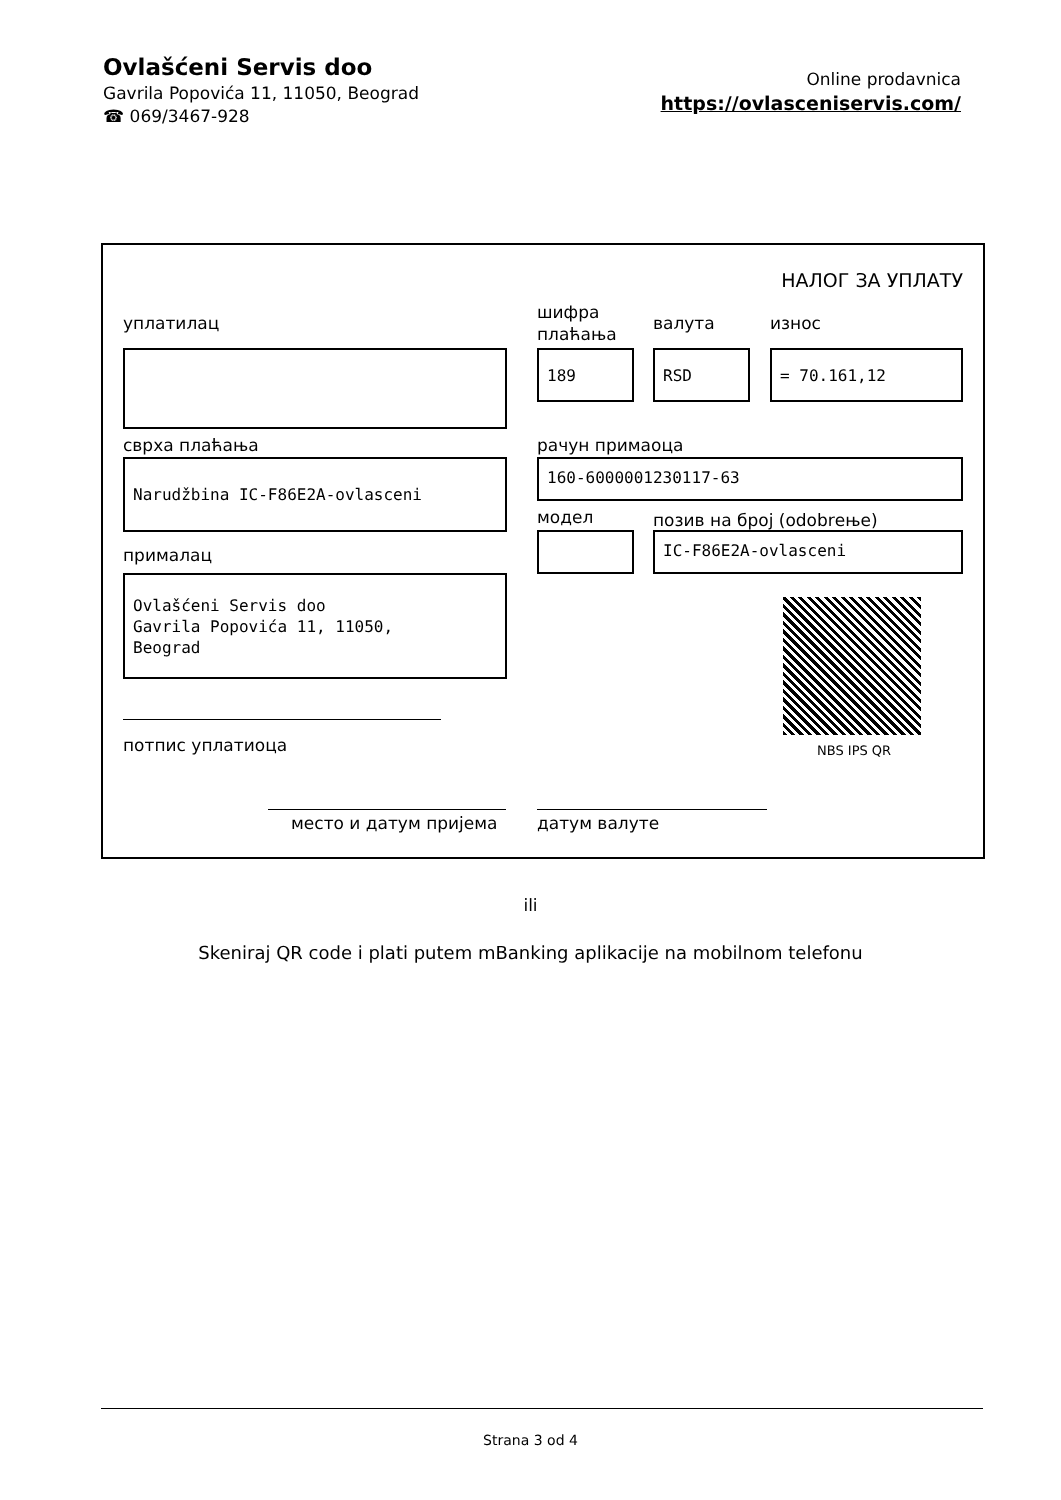Ovlašćeni Servis doo
Gavrila Popovića 11, 11050, Beograd
☎ 069/3467-928
Online prodavnica
https://ovlasceniservis.com/
НАЛОГ ЗА УПЛАТУ
уплатилац
шифра
плаћања
валута износ
189 RSD = 70.161,12
сврха плаћања рачун примаоца
Narudžbina IC-F86E2A-ovlasceni 160-6000001230117-63
модел позив на број (odobrење)
IC-F86E2A-ovlasceni
прималац
Ovlašćeni Servis doo
Gavrila Popovića 11, 11050,
Beograd
NBS IPS QR
потпис уплатиоца
место и датум пријема датум валуте
ili
Skeniraj QR code i plati putem mBanking aplikacije na mobilnom telefonu
Strana 3 od 4